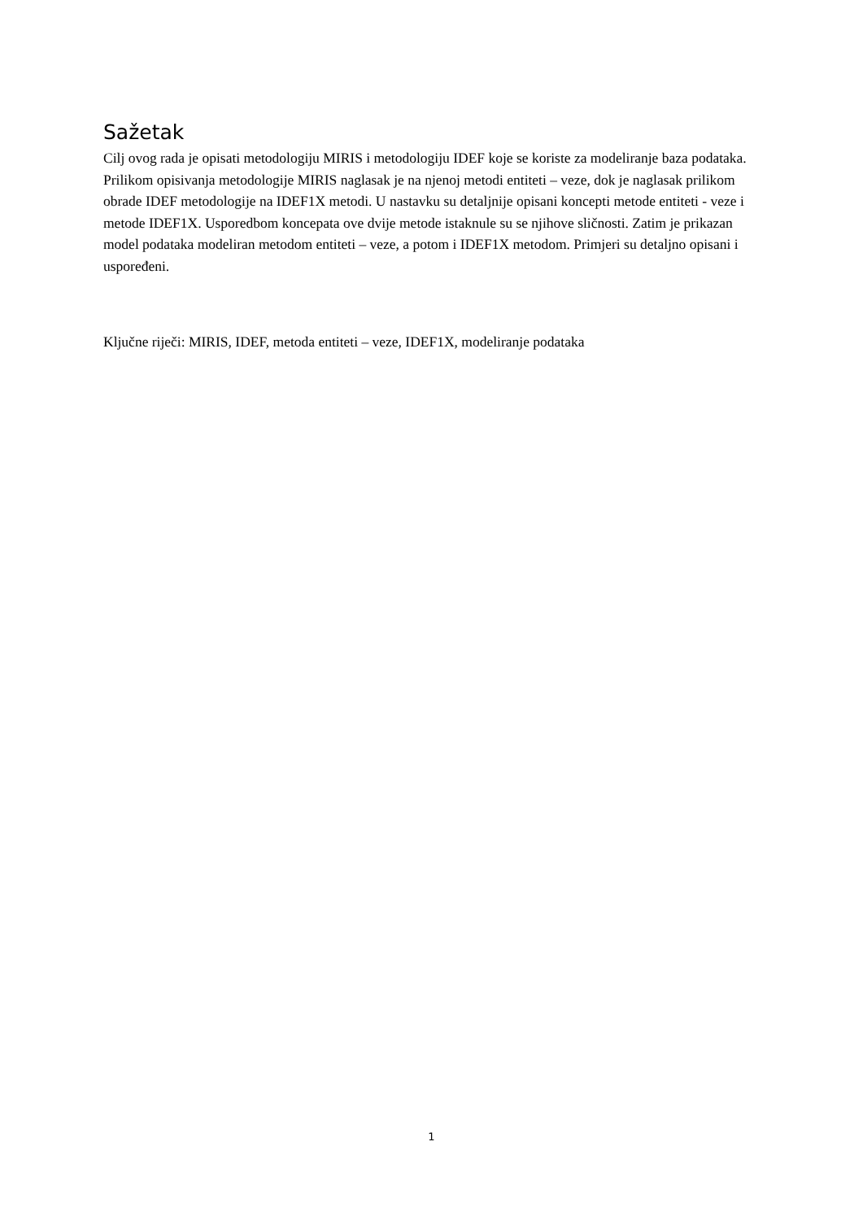Sažetak
Cilj ovog rada je opisati metodologiju MIRIS i metodologiju IDEF koje se koriste za modeliranje baza podataka. Prilikom opisivanja metodologije MIRIS naglasak je na njenoj metodi entiteti – veze, dok je naglasak prilikom obrade IDEF metodologije na IDEF1X metodi. U nastavku su detaljnije opisani koncepti metode entiteti - veze i metode IDEF1X. Usporedbom koncepata ove dvije metode istaknule su se njihove sličnosti. Zatim je prikazan model podataka modeliran metodom entiteti – veze, a potom i IDEF1X metodom. Primjeri su detaljno opisani i uspoređeni.
Ključne riječi: MIRIS, IDEF, metoda entiteti – veze, IDEF1X, modeliranje podataka
1